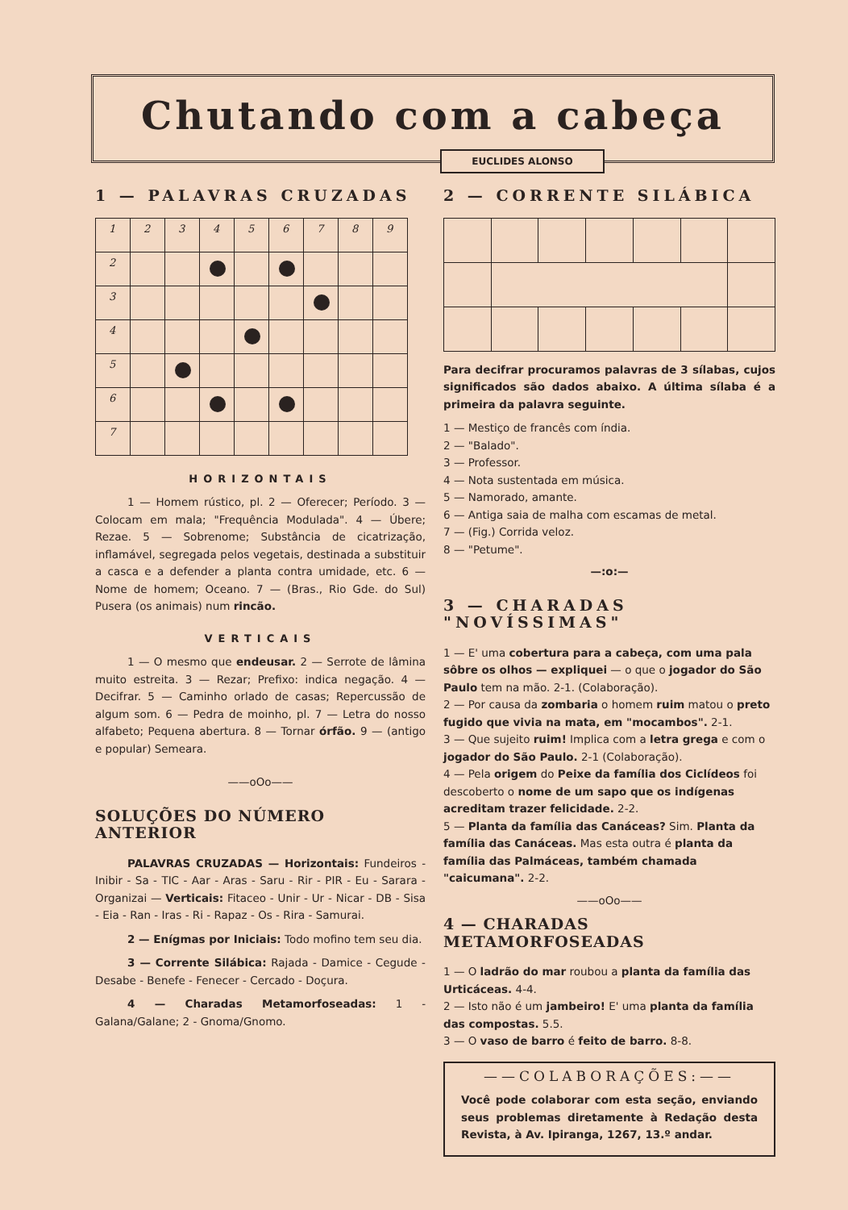Chutando com a cabeça
EUCLIDES ALONSO
1 — PALAVRAS CRUZADAS
| 1 | 2 | 3 | 4 | 5 | 6 | 7 | 8 | 9 |
| 2 | | | | | | | | |
| 3 | | | | | | | | |
| 4 | | | | | | | | |
| 5 | | | | | | | | |
| 6 | | | | | | | | |
| 7 | | | | | | | | |
HORIZONTAIS
1 — Homem rústico, pl. 2 — Oferecer; Período. 3 — Colocam em mala; "Frequência Modulada". 4 — Úbere; Rezae. 5 — Sobrenome; Substância de cicatrização, inflamável, segregada pelos vegetais, destinada a substituir a casca e a defender a planta contra umidade, etc. 6 — Nome de homem; Oceano. 7 — (Bras., Rio Gde. do Sul) Pusera (os animais) num rincão.
VERTICAIS
1 — O mesmo que endeusar. 2 — Serrote de lâmina muito estreita. 3 — Rezar; Prefixo: indica negação. 4 — Decifrar. 5 — Caminho orlado de casas; Repercussão de algum som. 6 — Pedra de moinho, pl. 7 — Letra do nosso alfabeto; Pequena abertura. 8 — Tornar órfão. 9 — (antigo e popular) Semeara.
——oOo——
SOLUÇÕES DO NÚMERO ANTERIOR
PALAVRAS CRUZADAS — Horizontais: Fundeiros - Inibir - Sa - TIC - Aar - Aras - Saru - Rir - PIR - Eu - Sarara - Organizai — Verticais: Fitaceo - Unir - Ur - Nicar - DB - Sisa - Eia - Ran - Iras - Ri - Rapaz - Os - Rira - Samurai.
2 — Enígmas por Iniciais: Todo mofino tem seu dia.
3 — Corrente Silábica: Rajada - Damice - Cegude - Desabe - Benefe - Fenecer - Cercado - Doçura.
4 — Charadas Metamorfoseadas: 1 - Galana/Galane; 2 - Gnoma/Gnomo.
2 — CORRENTE SILÁBICA
Para decifrar procuramos palavras de 3 sílabas, cujos significados são dados abaixo. A última sílaba é a primeira da palavra seguinte.
1 — Mestiço de francês com índia.
2 — "Balado".
3 — Professor.
4 — Nota sustentada em música.
5 — Namorado, amante.
6 — Antiga saia de malha com escamas de metal.
7 — (Fig.) Corrida veloz.
8 — "Petume".
—:o:—
3 — CHARADAS "NOVÍSSIMAS"
1 — E' uma cobertura para a cabeça, com uma pala sôbre os olhos — expliquei — o que o jogador do São Paulo tem na mão. 2-1. (Colaboração).
2 — Por causa da zombaria o homem ruim matou o preto fugido que vivia na mata, em "mocambos". 2-1.
3 — Que sujeito ruim! Implica com a letra grega e com o jogador do São Paulo. 2-1 (Colaboração).
4 — Pela origem do Peixe da família dos Ciclídeos foi descoberto o nome de um sapo que os indígenas acreditam trazer felicidade. 2-2.
5 — Planta da família das Canáceas? Sim. Planta da família das Canáceas. Mas esta outra é planta da família das Palmáceas, também chamada "caicumana". 2-2.
——oOo——
4 — CHARADAS METAMORFOSEADAS
1 — O ladrão do mar roubou a planta da família das Urticáceas. 4-4.
2 — Isto não é um jambeiro! E' uma planta da família das compostas. 5.5.
3 — O vaso de barro é feito de barro. 8-8.
——COLABORAÇÕES:——
Você pode colaborar com esta seção, enviando seus problemas diretamente à Redação desta Revista, à Av. Ipiranga, 1267, 13.º andar.